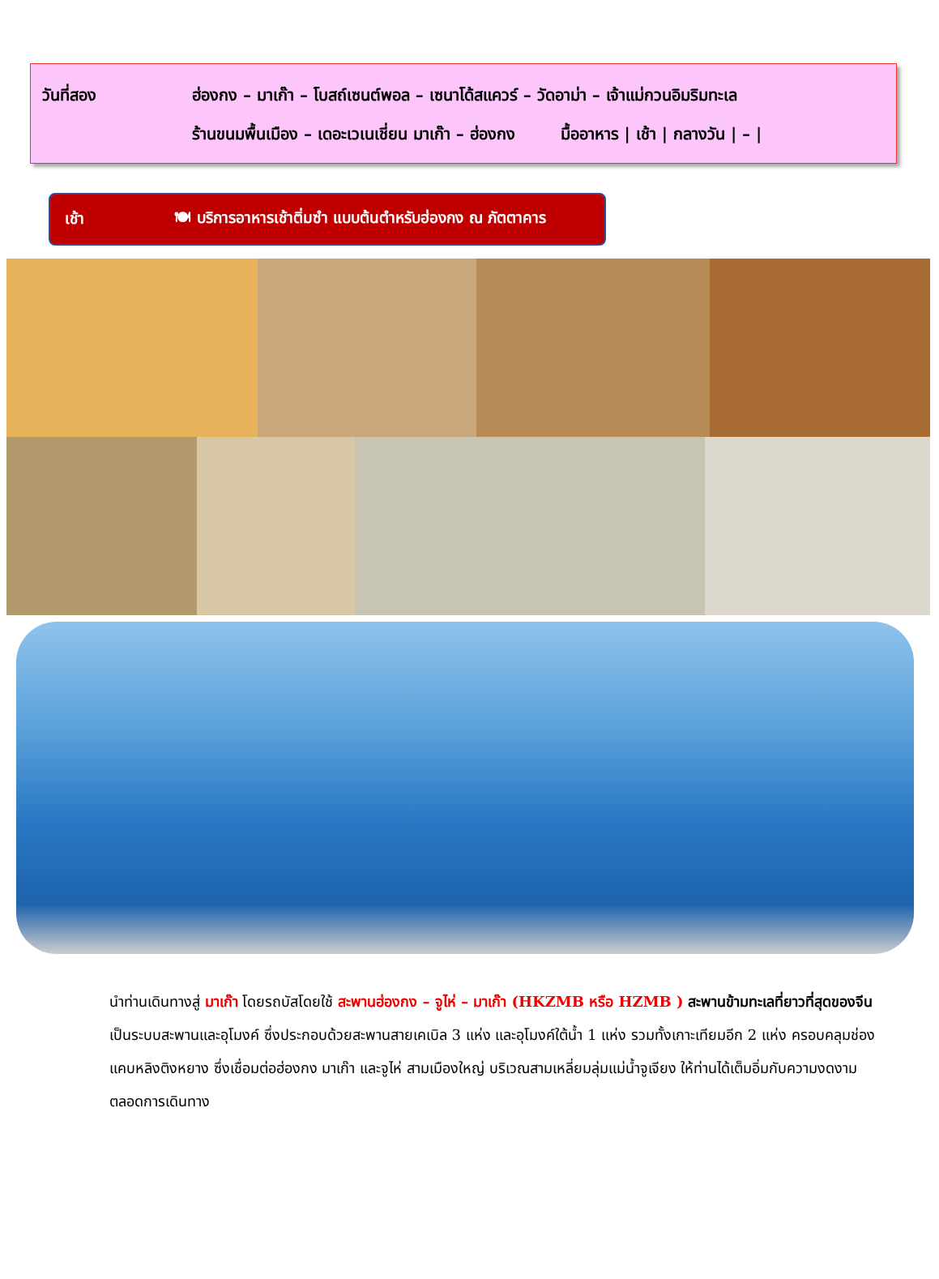วันที่สอง ฮ่องกง – มาเก๊า – โบสถ์เซนต์พอล – เซนาโด้สแควร์ – วัดอาม่า – เจ้าแม่กวนอิมริมทะเล
ร้านขนมพื้นเมือง – เดอะเวเนเชี่ยน มาเก๊า – ฮ่องกง มื้ออาหาร | เช้า | กลางวัน | – |
เช้า 🍽 บริการอาหารเช้าติ่มซำ แบบต้นตำหรับฮ่องกง ณ ภัตตาคาร
นำท่านเดินทางสู่ มาเก๊า โดยรถบัสโดยใช้ สะพานฮ่องกง – จูไห่ – มาเก๊า (HKZMB หรือ HZMB ) สะพานข้ามทะเลที่ยาวที่สุดของจีน เป็นระบบสะพานและอุโมงค์ ซึ่งประกอบด้วยสะพานสายเคเบิล 3 แห่ง และอุโมงค์ใต้น้ำ 1 แห่ง รวมทั้งเกาะเทียมอีก 2 แห่ง ครอบคลุมช่องแคบหลิงติงหยาง ซึ่งเชื่อมต่อฮ่องกง มาเก๊า และจูไห่ สามเมืองใหญ่ บริเวณสามเหลี่ยมลุ่มแม่น้ำจูเจียง ให้ท่านได้เต็มอิ่มกับความงดงามตลอดการเดินทาง